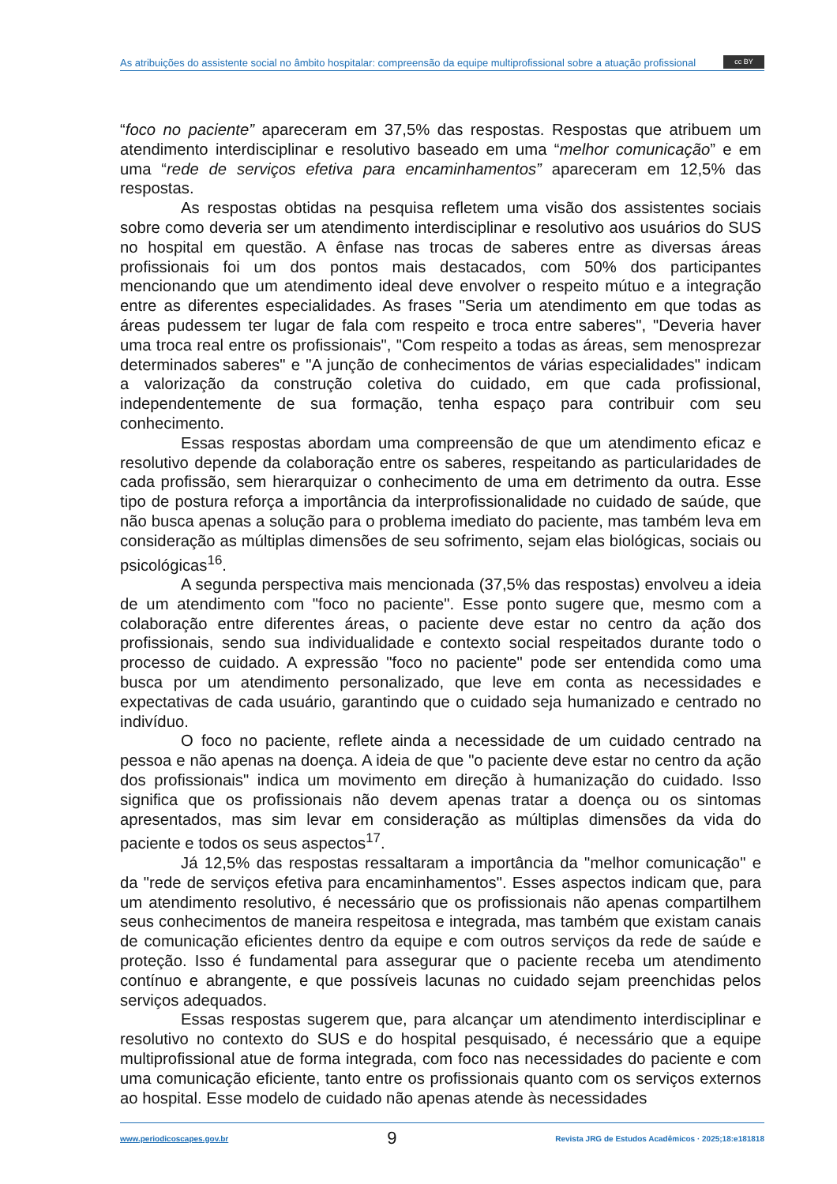As atribuições do assistente social no âmbito hospitalar: compreensão da equipe multiprofissional sobre a atuação profissional
cc BY
“foco no paciente” apareceram em 37,5% das respostas. Respostas que atribuem um atendimento interdisciplinar e resolutivo baseado em uma “melhor comunicação” e em uma “rede de serviços efetiva para encaminhamentos” apareceram em 12,5% das respostas.
As respostas obtidas na pesquisa refletem uma visão dos assistentes sociais sobre como deveria ser um atendimento interdisciplinar e resolutivo aos usuários do SUS no hospital em questão. A ênfase nas trocas de saberes entre as diversas áreas profissionais foi um dos pontos mais destacados, com 50% dos participantes mencionando que um atendimento ideal deve envolver o respeito mútuo e a integração entre as diferentes especialidades. As frases "Seria um atendimento em que todas as áreas pudessem ter lugar de fala com respeito e troca entre saberes", "Deveria haver uma troca real entre os profissionais", "Com respeito a todas as áreas, sem menosprezar determinados saberes" e "A junção de conhecimentos de várias especialidades" indicam a valorização da construção coletiva do cuidado, em que cada profissional, independentemente de sua formação, tenha espaço para contribuir com seu conhecimento.
Essas respostas abordam uma compreensão de que um atendimento eficaz e resolutivo depende da colaboração entre os saberes, respeitando as particularidades de cada profissão, sem hierarquizar o conhecimento de uma em detrimento da outra. Esse tipo de postura reforça a importância da interprofissionalidade no cuidado de saúde, que não busca apenas a solução para o problema imediato do paciente, mas também leva em consideração as múltiplas dimensões de seu sofrimento, sejam elas biológicas, sociais ou psicológicas<sup>16</sup>.
A segunda perspectiva mais mencionada (37,5% das respostas) envolveu a ideia de um atendimento com "foco no paciente". Esse ponto sugere que, mesmo com a colaboração entre diferentes áreas, o paciente deve estar no centro da ação dos profissionais, sendo sua individualidade e contexto social respeitados durante todo o processo de cuidado. A expressão "foco no paciente" pode ser entendida como uma busca por um atendimento personalizado, que leve em conta as necessidades e expectativas de cada usuário, garantindo que o cuidado seja humanizado e centrado no indivíduo.
O foco no paciente, reflete ainda a necessidade de um cuidado centrado na pessoa e não apenas na doença. A ideia de que "o paciente deve estar no centro da ação dos profissionais" indica um movimento em direção à humanização do cuidado. Isso significa que os profissionais não devem apenas tratar a doença ou os sintomas apresentados, mas sim levar em consideração as múltiplas dimensões da vida do paciente e todos os seus aspectos<sup>17</sup>.
Já 12,5% das respostas ressaltaram a importância da "melhor comunicação" e da "rede de serviços efetiva para encaminhamentos". Esses aspectos indicam que, para um atendimento resolutivo, é necessário que os profissionais não apenas compartilhem seus conhecimentos de maneira respeitosa e integrada, mas também que existam canais de comunicação eficientes dentro da equipe e com outros serviços da rede de saúde e proteção. Isso é fundamental para assegurar que o paciente receba um atendimento contínuo e abrangente, e que possíveis lacunas no cuidado sejam preenchidas pelos serviços adequados.
Essas respostas sugerem que, para alcançar um atendimento interdisciplinar e resolutivo no contexto do SUS e do hospital pesquisado, é necessário que a equipe multiprofissional atue de forma integrada, com foco nas necessidades do paciente e com uma comunicação eficiente, tanto entre os profissionais quanto com os serviços externos ao hospital. Esse modelo de cuidado não apenas atende às necessidades
www.periodicoscapes.gov.br 9 Revista JRG de Estudos Acadêmicos · 2025;18:e181818